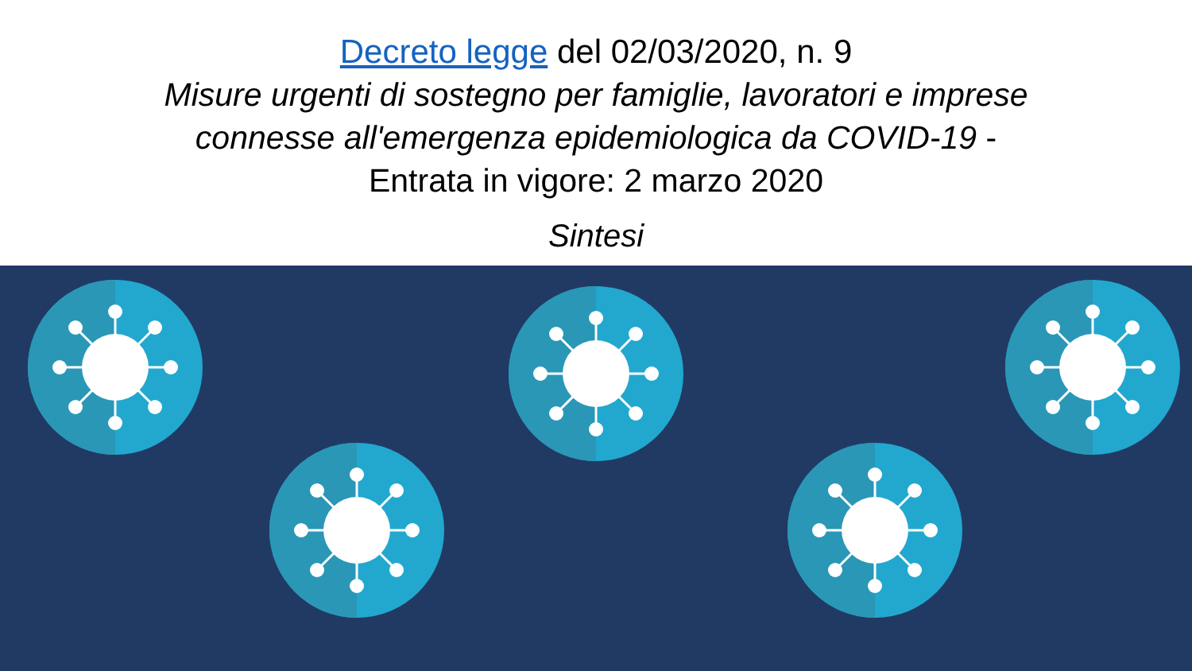Decreto legge del 02/03/2020, n. 9
Misure urgenti di sostegno per famiglie, lavoratori e imprese connesse all'emergenza epidemiologica da COVID-19 - Entrata in vigore: 2 marzo 2020
Sintesi